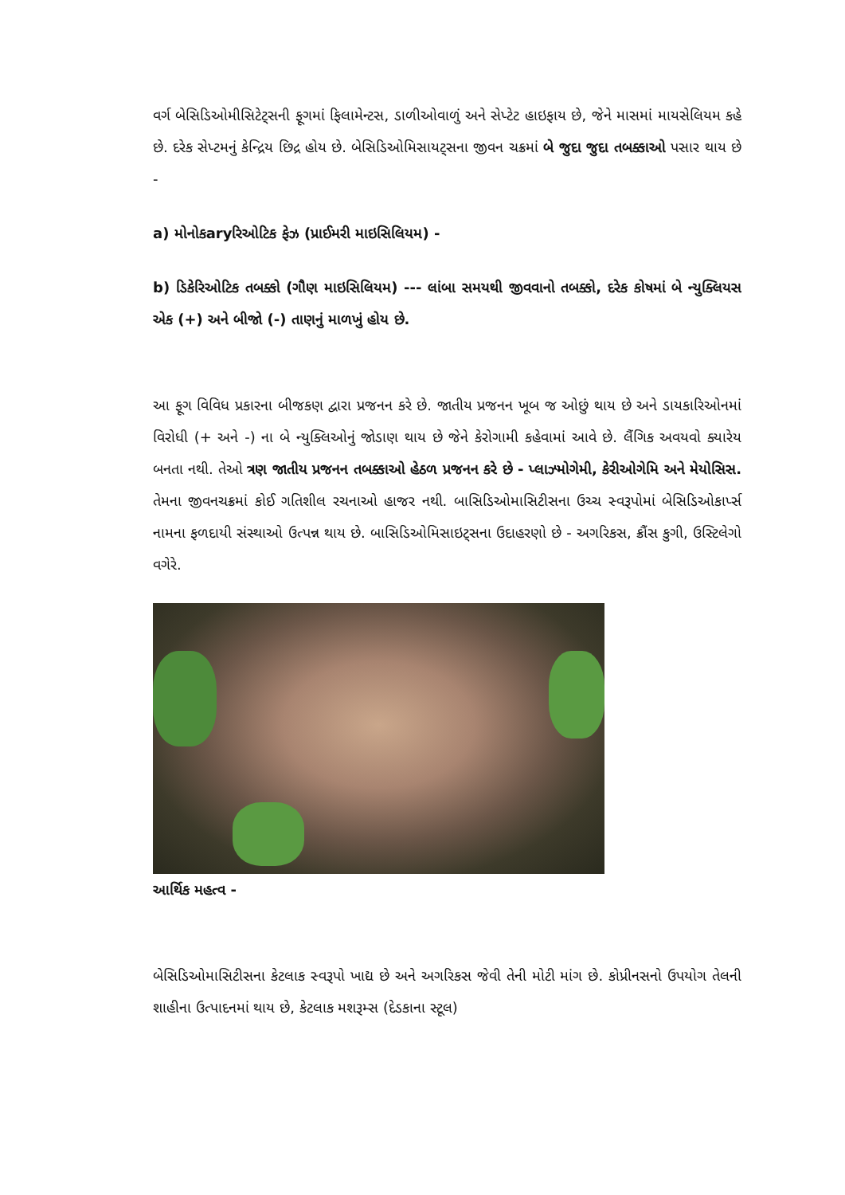વર્ગ બેસિડિઓમીસિટેટ્સની ફૂગમાં ફિલામેન્ટસ, ડાળીઓવાળું અને સેપ્ટેટ હાઇફાય છે, જેને માસમાં માયસેલિયમ કહે છે. દરેક સેપ્ટમનું કેન્દ્રિય છિદ્ર હોય છે. બેસિડિઓમિસાયટ્સના જીવન ચક્રમાં બે જુદા જુદા તબક્કાઓ પસાર થાય છે -
a) મોનોકaryરિઓટિક ફેઝ (પ્રાઈમરી માઇસિલિયમ) -
b) ડિકેરિઓટિક તબક્કો (ગૌણ માઇસિલિયમ) --- લાંબા સમયથી જીવવાનો તબક્કો, દરેક કોષમાં બે ન્યુક્લિયસ એક (+) અને બીજો (-) તાણનું માળખું હોય છે.
આ ફૂગ વિવિધ પ્રકારના બીજકણ દ્વારા પ્રજનન કરે છે. જાતીય પ્રજનન ખૂબ જ ઓછું થાય છે અને ડાયકારિઓનમાં વિરોધી (+ અને -) ના બે ન્યુક્લિઓનું જોડાણ થાય છે જેને કેરોગામી કહેવામાં આવે છે. લૈંગિક અવયવો ક્યારેય બનતા નથી. તેઓ ત્રણ જાતીય પ્રજનન તબક્કાઓ હેઠળ પ્રજનન કરે છે - પ્લાઝ્મોગેમી, કેરીઓગેમિ અને મેયોસિસ. તેમના જીવનચક્રમાં કોઈ ગતિશીલ રચનાઓ હાજર નથી. બાસિડિઓમાસિટીસના ઉચ્ચ સ્વરૂપોમાં બેસિડિઓકાર્પ્સ નામના ફળદાયી સંસ્થાઓ ઉત્પન્ન થાય છે. બાસિડિઓમિસાઇટ્સના ઉદાહરણો છે - અગરિકસ, ક્રૌંસ કુગી, ઉસ્ટિલેગો વગેરે.
આર્થિક મહત્વ -
બેસિડિઓમાસિટીસના કેટલાક સ્વરૂપો ખાદ્ય છે અને અગરિકસ જેવી તેની મોટી માંગ છે. કોપ્રીનસનો ઉપયોગ તેલની શાહીના ઉત્પાદનમાં થાય છે, કેટલાક મશરૂમ્સ (દેડકાના સ્ટૂલ)